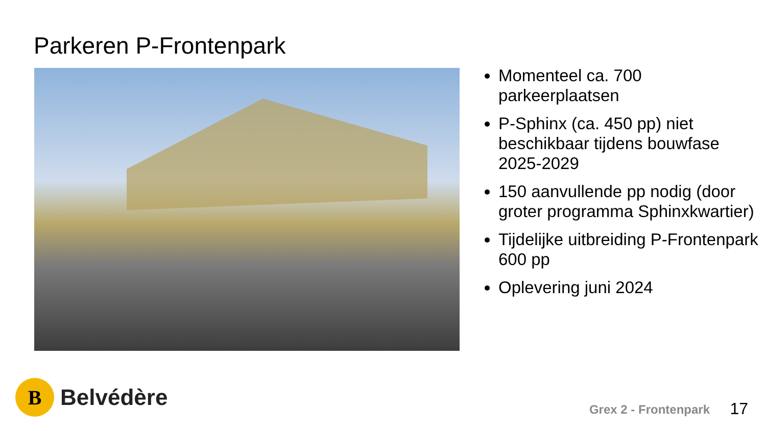Parkeren P-Frontenpark
Momenteel ca. 700 parkeerplaatsen
P-Sphinx (ca. 450 pp) niet beschikbaar tijdens bouwfase 2025-2029
150 aanvullende pp nodig (door groter programma Sphinxkwartier)
Tijdelijke uitbreiding P-Frontenpark 600 pp
Oplevering juni 2024
B
Belvédère
Grex 2 - Frontenpark 17